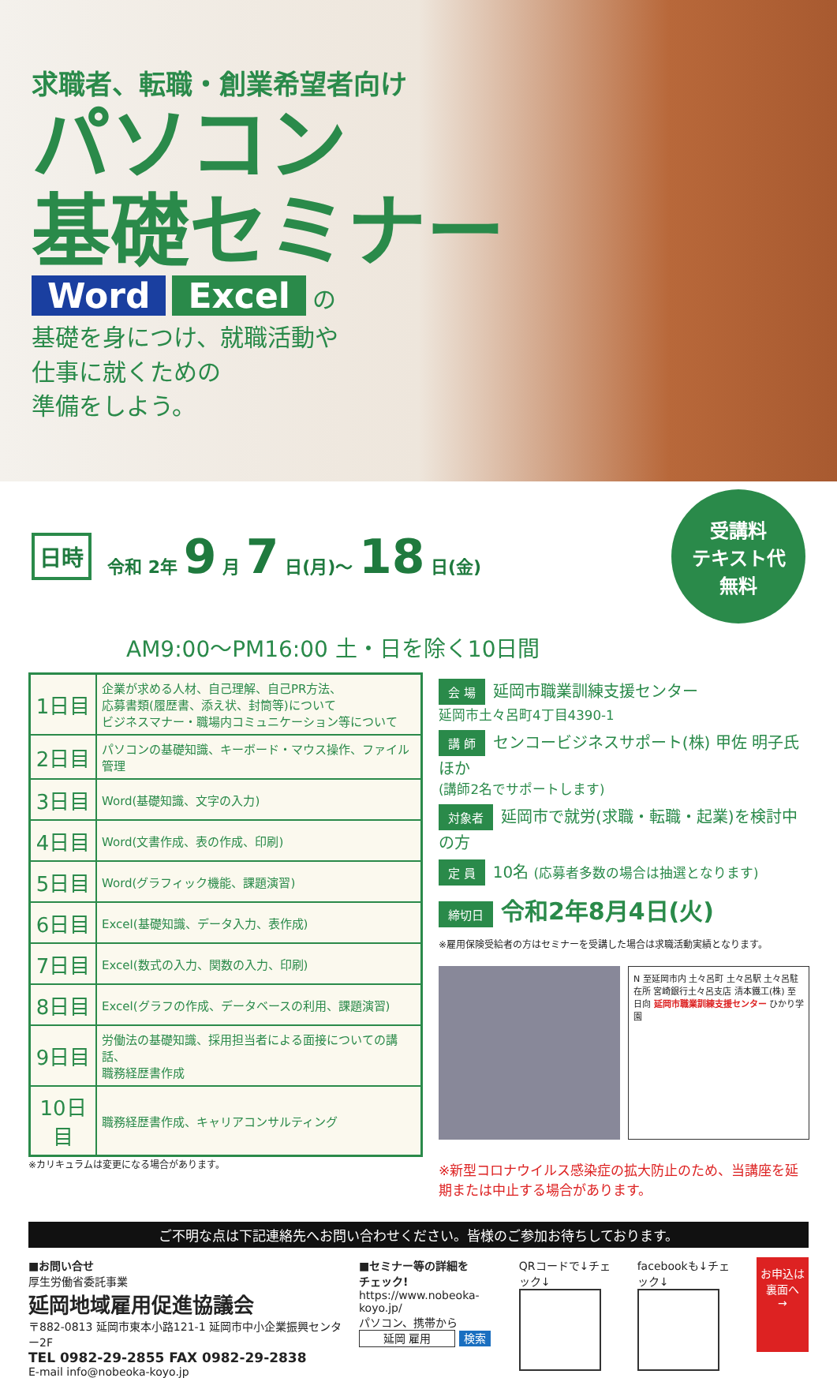求職者、転職・創業希望者向け
パソコン
基礎セミナー
Word Excel の
基礎を身につけ、就職活動や
仕事に就くための
準備をしよう。
日時 令和 2年 9 月 7 日(月)～ 18 日(金)
受講料
テキスト代
無料
AM9:00～PM16:00 土・日を除く10日間
| 1日目 | 企業が求める人材、自己理解、自己PR方法、 応募書類(履歴書、添え状、封筒等)について ビジネスマナー・職場内コミュニケーション等について |
| 2日目 | パソコンの基礎知識、キーボード・マウス操作、ファイル管理 |
| 3日目 | Word(基礎知識、文字の入力) |
| 4日目 | Word(文書作成、表の作成、印刷) |
| 5日目 | Word(グラフィック機能、課題演習) |
| 6日目 | Excel(基礎知識、データ入力、表作成) |
| 7日目 | Excel(数式の入力、関数の入力、印刷) |
| 8日目 | Excel(グラフの作成、データベースの利用、課題演習) |
| 9日目 | 労働法の基礎知識、採用担当者による面接についての講話、 職務経歴書作成 |
| 10日目 | 職務経歴書作成、キャリアコンサルティング |
※カリキュラムは変更になる場合があります。
会 場 延岡市職業訓練支援センター
延岡市土々呂町4丁目4390-1
講 師 センコービジネスサポート(株) 甲佐 明子氏 ほか
(講師2名でサポートします)
対象者 延岡市で就労(求職・転職・起業)を検討中の方
定 員 10名 (応募者多数の場合は抽選となります)
締切日 令和2年8月4日(火)
※雇用保険受給者の方はセミナーを受講した場合は求職活動実績となります。
N 至延岡市内 土々呂町 土々呂駅 土々呂駐在所 宮崎銀行土々呂支店 清本鐵工(株) 至日向 延岡市職業訓練支援センター ひかり学園
※新型コロナウイルス感染症の拡大防止のため、当講座を延期または中止する場合があります。
ご不明な点は下記連絡先へお問い合わせください。皆様のご参加お待ちしております。
■お問い合せ
厚生労働省委託事業
延岡地域雇用促進協議会
〒882-0813 延岡市東本小路121-1 延岡市中小企業振興センター2F
TEL 0982-29-2855 FAX 0982-29-2838
E-mail info@nobeoka-koyo.jp
■セミナー等の詳細を
チェック!
https://www.nobeoka-koyo.jp/
パソコン、携帯から
延岡 雇用 検索
QRコードで↓チェック↓
facebookも↓チェック↓
お申込は
裏面へ
→